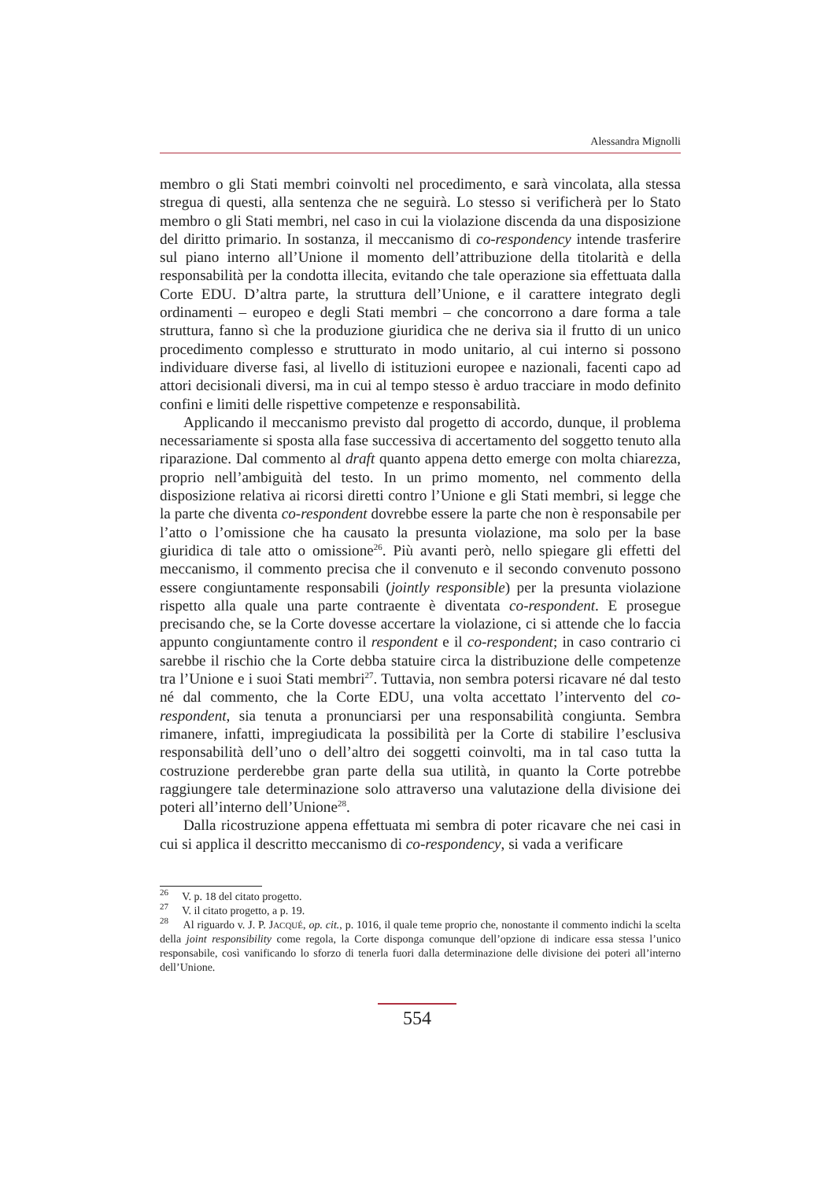Alessandra Mignolli
membro o gli Stati membri coinvolti nel procedimento, e sarà vincolata, alla stessa stregua di questi, alla sentenza che ne seguirà. Lo stesso si verificherà per lo Stato membro o gli Stati membri, nel caso in cui la violazione discenda da una disposizione del diritto primario. In sostanza, il meccanismo di co-respondency intende trasferire sul piano interno all’Unione il momento dell’attribuzione della titolarità e della responsabilità per la condotta illecita, evitando che tale operazione sia effettuata dalla Corte EDU. D’altra parte, la struttura dell’Unione, e il carattere integrato degli ordinamenti – europeo e degli Stati membri – che concorrono a dare forma a tale struttura, fanno sì che la produzione giuridica che ne deriva sia il frutto di un unico procedimento complesso e strutturato in modo unitario, al cui interno si possono individuare diverse fasi, al livello di istituzioni europee e nazionali, facenti capo ad attori decisionali diversi, ma in cui al tempo stesso è arduo tracciare in modo definito confini e limiti delle rispettive competenze e responsabilità.
Applicando il meccanismo previsto dal progetto di accordo, dunque, il problema necessariamente si sposta alla fase successiva di accertamento del soggetto tenuto alla riparazione. Dal commento al draft quanto appena detto emerge con molta chiarezza, proprio nell’ambiguità del testo. In un primo momento, nel commento della disposizione relativa ai ricorsi diretti contro l’Unione e gli Stati membri, si legge che la parte che diventa co-respondent dovrebbe essere la parte che non è responsabile per l’atto o l’omissione che ha causato la presunta violazione, ma solo per la base giuridica di tale atto o omissione<sup>26</sup>. Più avanti però, nello spiegare gli effetti del meccanismo, il commento precisa che il convenuto e il secondo convenuto possono essere congiuntamente responsabili (jointly responsible) per la presunta violazione rispetto alla quale una parte contraente è diventata co-respondent. E prosegue precisando che, se la Corte dovesse accertare la violazione, ci si attende che lo faccia appunto congiuntamente contro il respondent e il co-respondent; in caso contrario ci sarebbe il rischio che la Corte debba statuire circa la distribuzione delle competenze tra l’Unione e i suoi Stati membri<sup>27</sup>. Tuttavia, non sembra potersi ricavare né dal testo né dal commento, che la Corte EDU, una volta accettato l’intervento del co-respondent, sia tenuta a pronunciarsi per una responsabilità congiunta. Sembra rimanere, infatti, impregiudicata la possibilità per la Corte di stabilire l’esclusiva responsabilità dell’uno o dell’altro dei soggetti coinvolti, ma in tal caso tutta la costruzione perderebbe gran parte della sua utilità, in quanto la Corte potrebbe raggiungere tale determinazione solo attraverso una valutazione della divisione dei poteri all’interno dell’Unione<sup>28</sup>.
Dalla ricostruzione appena effettuata mi sembra di poter ricavare che nei casi in cui si applica il descritto meccanismo di co-respondency, si vada a verificare
<sup>26</sup> V. p. 18 del citato progetto.
<sup>27</sup> V. il citato progetto, a p. 19.
<sup>28</sup> Al riguardo v. J. P. JACQUÉ, op. cit., p. 1016, il quale teme proprio che, nonostante il commento indichi la scelta della joint responsibility come regola, la Corte disponga comunque dell’opzione di indicare essa stessa l’unico responsabile, così vanificando lo sforzo di tenerla fuori dalla determinazione delle divisione dei poteri all’interno dell’Unione.
554